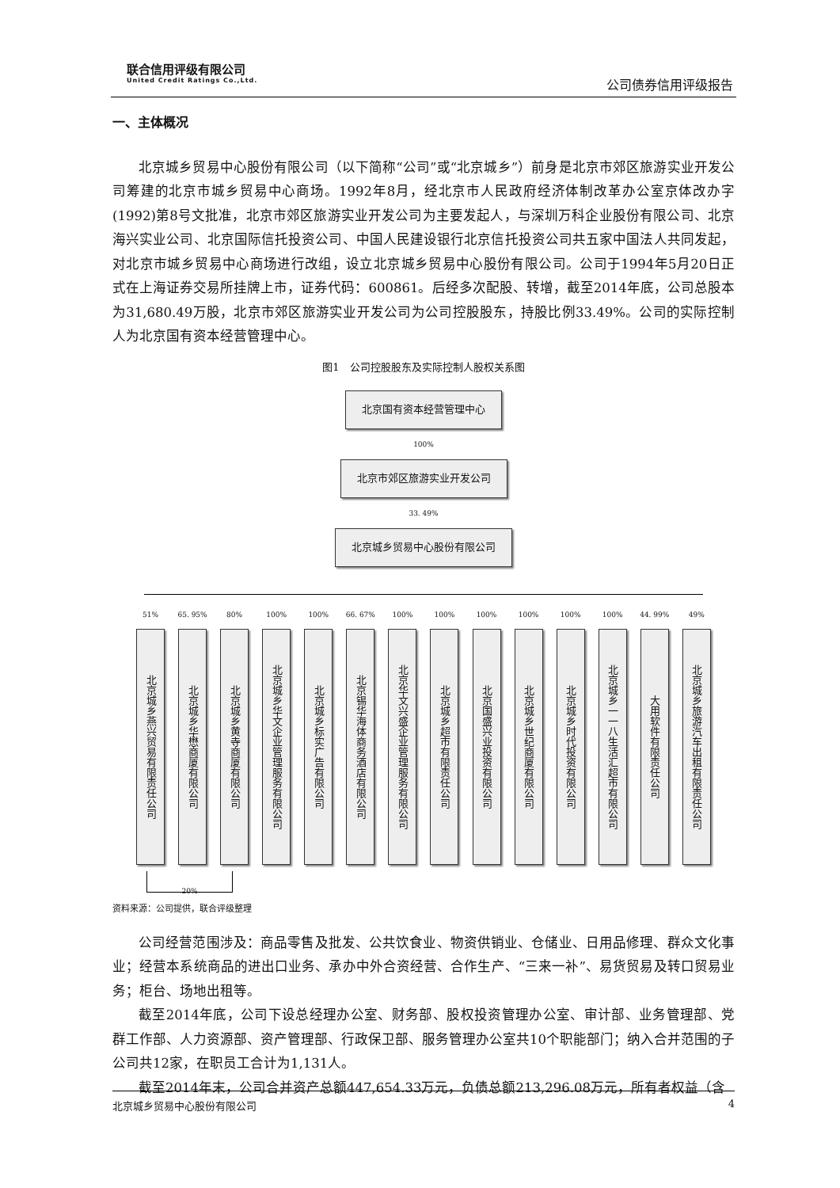联合信用评级有限公司
United Credit Ratings Co.,Ltd.
公司债券信用评级报告
一、主体概况
北京城乡贸易中心股份有限公司（以下简称“公司”或“北京城乡”）前身是北京市郊区旅游实业开发公司筹建的北京市城乡贸易中心商场。1992年8月，经北京市人民政府经济体制改革办公室京体改办字(1992)第8号文批准，北京市郊区旅游实业开发公司为主要发起人，与深圳万科企业股份有限公司、北京海兴实业公司、北京国际信托投资公司、中国人民建设银行北京信托投资公司共五家中国法人共同发起，对北京市城乡贸易中心商场进行改组，设立北京城乡贸易中心股份有限公司。公司于1994年5月20日正式在上海证券交易所挂牌上市，证券代码：600861。后经多次配股、转增，截至2014年底，公司总股本为31,680.49万股，北京市郊区旅游实业开发公司为公司控股股东，持股比例33.49%。公司的实际控制人为北京国有资本经营管理中心。
图1　公司控股股东及实际控制人股权关系图
北京国有资本经营管理中心
100%
北京市郊区旅游实业开发公司
33. 49%
北京城乡贸易中心股份有限公司
51%
北京城乡燕兴贸易有限责任公司
65. 95%
北京城乡华懋商厦有限公司
80%
北京城乡黄寺商厦有限公司
100%
北京城乡华文企业管理服务有限公司
100%
北京城乡标实广告有限公司
66. 67%
北京锡华海体商务酒店有限公司
100%
北京华文兴盛企业管理服务有限公司
100%
北京城乡超市有限责任公司
100%
北京国盛兴业投资有限公司
100%
北京城乡世纪商厦有限公司
100%
北京城乡时代投资有限公司
100%
北京城乡一一八生活汇超市有限公司
44. 99%
大用软件有限责任公司
49%
北京城乡旅游汽车出租有限责任公司
20%
资料来源：公司提供，联合评级整理
公司经营范围涉及：商品零售及批发、公共饮食业、物资供销业、仓储业、日用品修理、群众文化事业；经营本系统商品的进出口业务、承办中外合资经营、合作生产、“三来一补”、易货贸易及转口贸易业务；柜台、场地出租等。
截至2014年底，公司下设总经理办公室、财务部、股权投资管理办公室、审计部、业务管理部、党群工作部、人力资源部、资产管理部、行政保卫部、服务管理办公室共10个职能部门；纳入合并范围的子公司共12家，在职员工合计为1,131人。
截至2014年末，公司合并资产总额447,654.33万元，负债总额213,296.08万元，所有者权益（含
北京城乡贸易中心股份有限公司 4